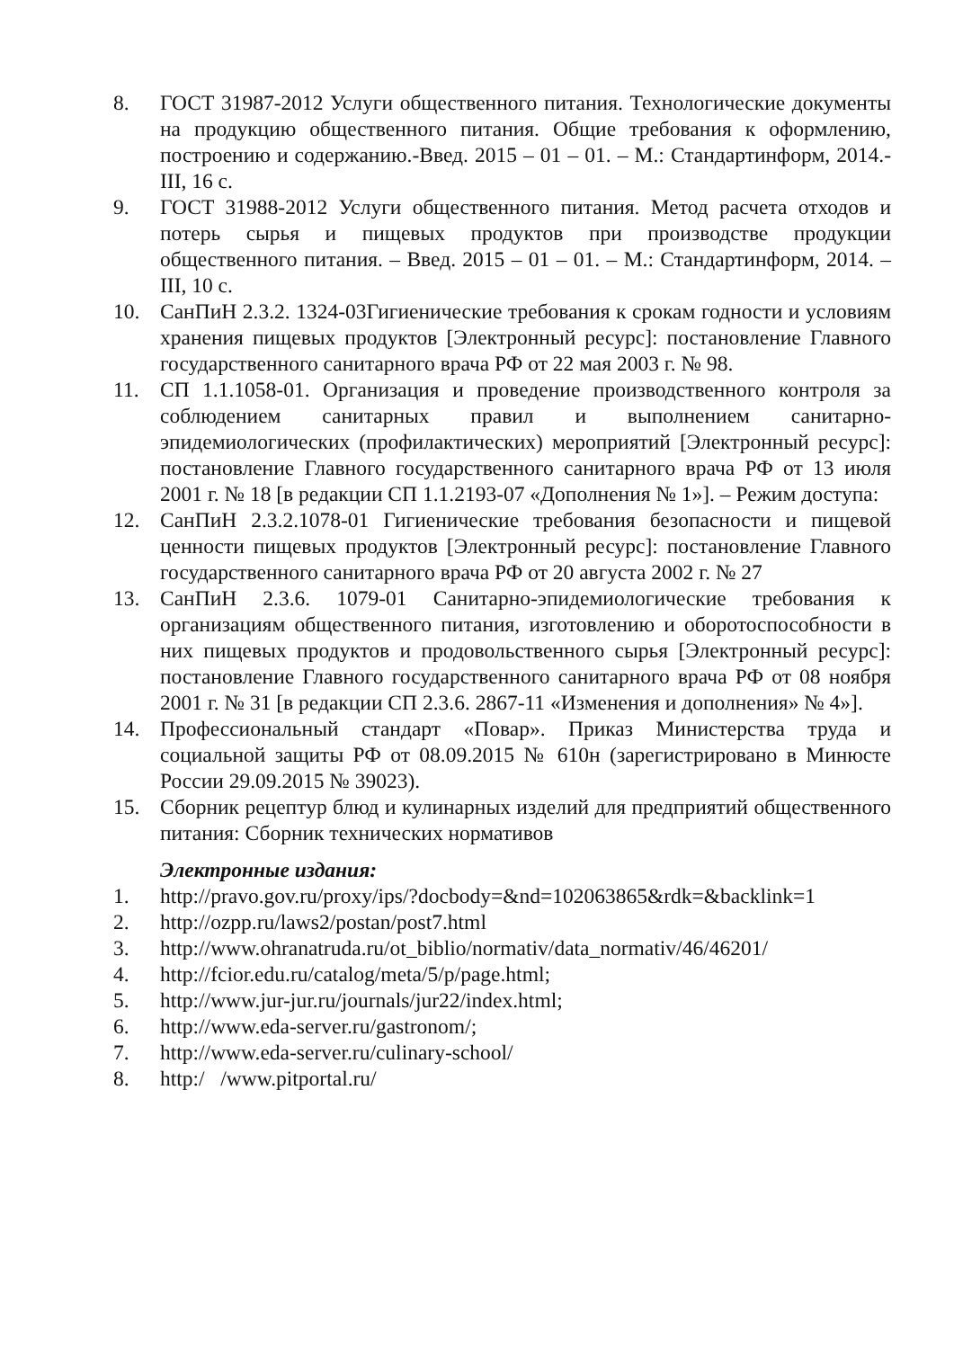8. ГОСТ 31987-2012 Услуги общественного питания. Технологические документы на продукцию общественного питания. Общие требования к оформлению, построению и содержанию.-Введ. 2015 – 01 – 01. – М.: Стандартинформ, 2014.-III, 16 с.
9. ГОСТ 31988-2012 Услуги общественного питания. Метод расчета отходов и потерь сырья и пищевых продуктов при производстве продукции общественного питания. – Введ. 2015 – 01 – 01. – М.: Стандартинформ, 2014. – III, 10 с.
10. СанПиН 2.3.2. 1324-03Гигиенические требования к срокам годности и условиям хранения пищевых продуктов [Электронный ресурс]: постановление Главного государственного санитарного врача РФ от 22 мая 2003 г. № 98.
11. СП 1.1.1058-01. Организация и проведение производственного контроля за соблюдением санитарных правил и выполнением санитарно-эпидемиологических (профилактических) мероприятий [Электронный ресурс]: постановление Главного государственного санитарного врача РФ от 13 июля 2001 г. № 18 [в редакции СП 1.1.2193-07 «Дополнения № 1»]. – Режим доступа:
12. СанПиН 2.3.2.1078-01 Гигиенические требования безопасности и пищевой ценности пищевых продуктов [Электронный ресурс]: постановление Главного государственного санитарного врача РФ от 20 августа 2002 г. № 27
13. СанПиН 2.3.6. 1079-01 Санитарно-эпидемиологические требования к организациям общественного питания, изготовлению и оборотоспособности в них пищевых продуктов и продовольственного сырья [Электронный ресурс]: постановление Главного государственного санитарного врача РФ от 08 ноября 2001 г. № 31 [в редакции СП 2.3.6. 2867-11 «Изменения и дополнения» № 4»].
14. Профессиональный стандарт «Повар». Приказ Министерства труда и социальной защиты РФ от 08.09.2015 № 610н (зарегистрировано в Минюсте России 29.09.2015 № 39023).
15. Сборник рецептур блюд и кулинарных изделий для предприятий общественного питания: Сборник технических нормативов
Электронные издания:
1. http://pravo.gov.ru/proxy/ips/?docbody=&nd=102063865&rdk=&backlink=1
2. http://ozpp.ru/laws2/postan/post7.html
3. http://www.ohranatruda.ru/ot_biblio/normativ/data_normativ/46/46201/
4. http://fcior.edu.ru/catalog/meta/5/p/page.html;
5. http://www.jur-jur.ru/journals/jur22/index.html;
6. http://www.eda-server.ru/gastronom/;
7. http://www.eda-server.ru/culinary-school/
8. http:/ /www.pitportal.ru/